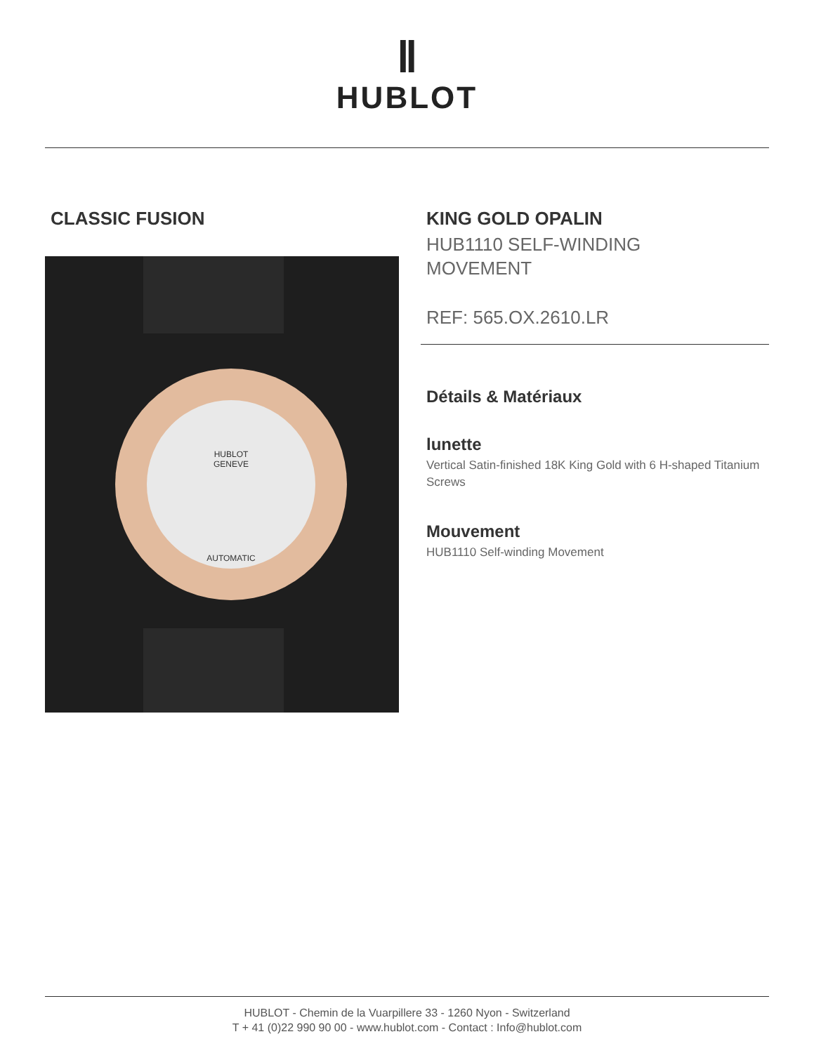Ⅱ
HUBLOT
CLASSIC FUSION
HUBLOT
GENEVE
AUTOMATIC
KING GOLD OPALIN
HUB1110 SELF-WINDING
MOVEMENT
REF: 565.OX.2610.LR
Détails & Matériaux
lunette
Vertical Satin-finished 18K King Gold with 6 H-shaped Titanium Screws
Mouvement
HUB1110 Self-winding Movement
HUBLOT - Chemin de la Vuarpillere 33 - 1260 Nyon - Switzerland
T + 41 (0)22 990 90 00 - www.hublot.com - Contact : Info@hublot.com